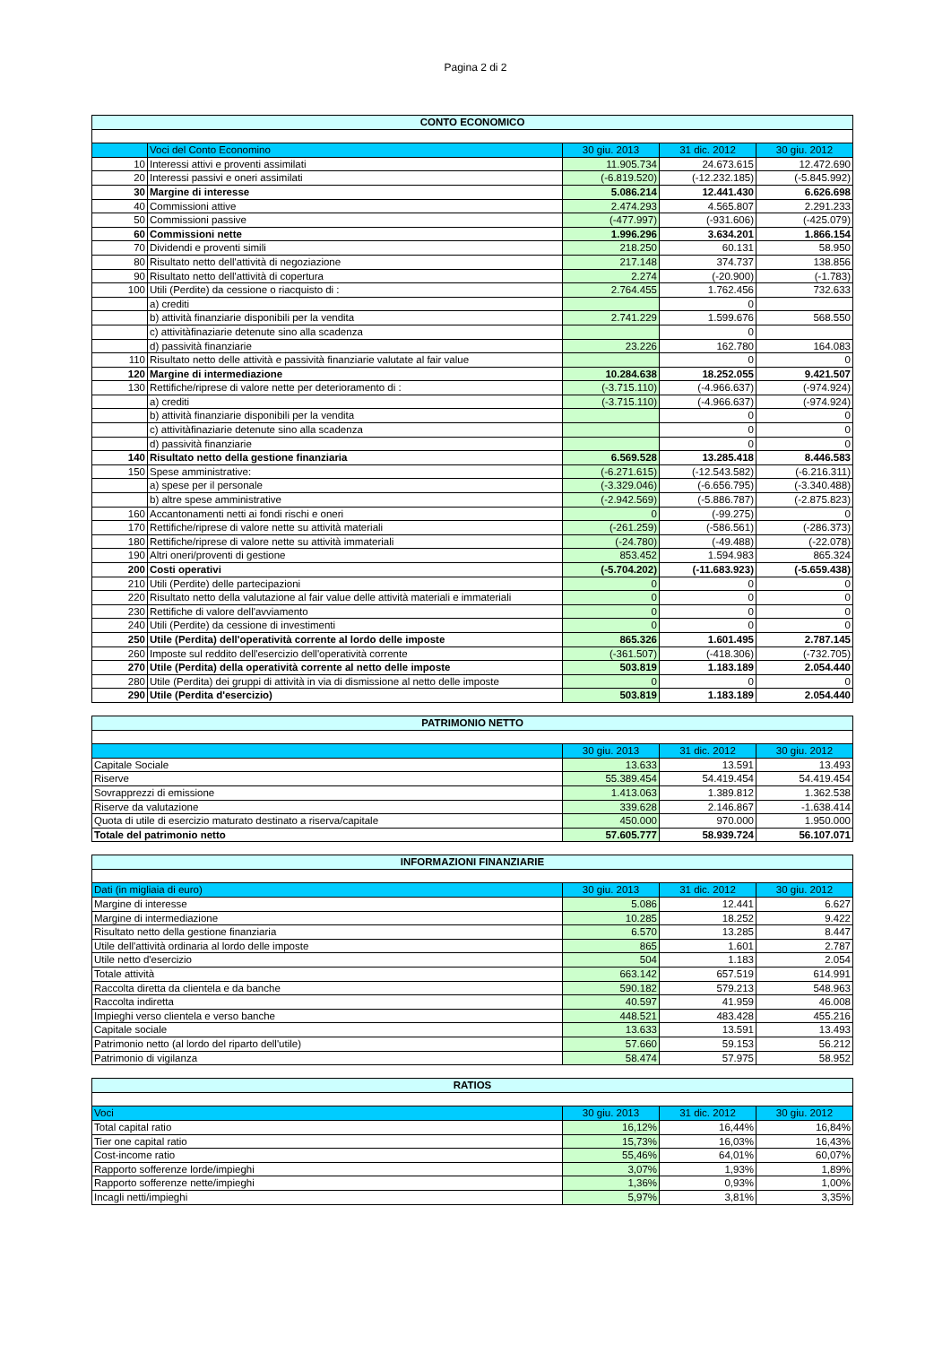Pagina 2 di 2
| CONTO ECONOMICO | | | | |
| --- | --- | --- | --- | --- |
| | Voci del Conto Economino | 30 giu. 2013 | 31 dic. 2012 | 30 giu. 2012 |
| 10 | Interessi attivi e proventi assimilati | 11.905.734 | 24.673.615 | 12.472.690 |
| 20 | Interessi passivi e oneri assimilati | (-6.819.520) | (-12.232.185) | (-5.845.992) |
| 30 | Margine di interesse | 5.086.214 | 12.441.430 | 6.626.698 |
| 40 | Commissioni attive | 2.474.293 | 4.565.807 | 2.291.233 |
| 50 | Commissioni passive | (-477.997) | (-931.606) | (-425.079) |
| 60 | Commissioni nette | 1.996.296 | 3.634.201 | 1.866.154 |
| 70 | Dividendi e proventi simili | 218.250 | 60.131 | 58.950 |
| 80 | Risultato netto dell'attività di negoziazione | 217.148 | 374.737 | 138.856 |
| 90 | Risultato netto dell'attività di copertura | 2.274 | (-20.900) | (-1.783) |
| 100 | Utili (Perdite) da cessione o riacquisto di : | 2.764.455 | 1.762.456 | 732.633 |
| | a) crediti | | 0 | |
| | b) attività finanziarie disponibili per la vendita | 2.741.229 | 1.599.676 | 568.550 |
| | c) attivitàfinaziarie detenute sino alla scadenza | | 0 | |
| | d) passività finanziarie | 23.226 | 162.780 | 164.083 |
| 110 | Risultato netto delle attività e passività finanziarie valutate al fair value | | 0 | 0 |
| 120 | Margine di intermediazione | 10.284.638 | 18.252.055 | 9.421.507 |
| 130 | Rettifiche/riprese di valore nette per deterioramento di : | (-3.715.110) | (-4.966.637) | (-974.924) |
| | a) crediti | (-3.715.110) | (-4.966.637) | (-974.924) |
| | b) attività finanziarie disponibili per la vendita | | 0 | 0 |
| | c) attivitàfinaziarie detenute sino alla scadenza | | 0 | 0 |
| | d) passività finanziarie | | 0 | 0 |
| 140 | Risultato netto della gestione finanziaria | 6.569.528 | 13.285.418 | 8.446.583 |
| 150 | Spese amministrative: | (-6.271.615) | (-12.543.582) | (-6.216.311) |
| | a) spese per il personale | (-3.329.046) | (-6.656.795) | (-3.340.488) |
| | b) altre spese amministrative | (-2.942.569) | (-5.886.787) | (-2.875.823) |
| 160 | Accantonamenti netti ai fondi rischi e oneri | 0 | (-99.275) | 0 |
| 170 | Rettifiche/riprese di valore nette su attività materiali | (-261.259) | (-586.561) | (-286.373) |
| 180 | Rettifiche/riprese di valore nette su attività immateriali | (-24.780) | (-49.488) | (-22.078) |
| 190 | Altri oneri/proventi di gestione | 853.452 | 1.594.983 | 865.324 |
| 200 | Costi operativi | (-5.704.202) | (-11.683.923) | (-5.659.438) |
| 210 | Utili (Perdite) delle partecipazioni | 0 | 0 | 0 |
| 220 | Risultato netto della valutazione al fair value delle attività materiali e immateriali | 0 | 0 | 0 |
| 230 | Rettifiche di valore dell'avviamento | 0 | 0 | 0 |
| 240 | Utili (Perdite) da cessione di investimenti | 0 | 0 | 0 |
| 250 | Utile (Perdita) dell'operatività corrente al lordo delle imposte | 865.326 | 1.601.495 | 2.787.145 |
| 260 | Imposte sul reddito dell'esercizio dell'operatività corrente | (-361.507) | (-418.306) | (-732.705) |
| 270 | Utile (Perdita) della operatività corrente al netto delle imposte | 503.819 | 1.183.189 | 2.054.440 |
| 280 | Utile (Perdita) dei gruppi di attività in via di dismissione al netto delle imposte | 0 | 0 | 0 |
| 290 | Utile (Perdita d'esercizio) | 503.819 | 1.183.189 | 2.054.440 |
| PATRIMONIO NETTO | | | |
| --- | --- | --- | --- |
| | 30 giu. 2013 | 31 dic. 2012 | 30 giu. 2012 |
| Capitale Sociale | 13.633 | 13.591 | 13.493 |
| Riserve | 55.389.454 | 54.419.454 | 54.419.454 |
| Sovrapprezzi di emissione | 1.413.063 | 1.389.812 | 1.362.538 |
| Riserve da valutazione | 339.628 | 2.146.867 | -1.638.414 |
| Quota di utile di esercizio maturato destinato a riserva/capitale | 450.000 | 970.000 | 1.950.000 |
| Totale del patrimonio netto | 57.605.777 | 58.939.724 | 56.107.071 |
| INFORMAZIONI FINANZIARIE | | | |
| --- | --- | --- | --- |
| Dati (in migliaia di euro) | 30 giu. 2013 | 31 dic. 2012 | 30 giu. 2012 |
| Margine di interesse | 5.086 | 12.441 | 6.627 |
| Margine di intermediazione | 10.285 | 18.252 | 9.422 |
| Risultato netto della gestione finanziaria | 6.570 | 13.285 | 8.447 |
| Utile dell'attività ordinaria al lordo delle imposte | 865 | 1.601 | 2.787 |
| Utile netto d'esercizio | 504 | 1.183 | 2.054 |
| Totale attività | 663.142 | 657.519 | 614.991 |
| Raccolta diretta da clientela e da banche | 590.182 | 579.213 | 548.963 |
| Raccolta indiretta | 40.597 | 41.959 | 46.008 |
| Impieghi verso clientela e verso banche | 448.521 | 483.428 | 455.216 |
| Capitale sociale | 13.633 | 13.591 | 13.493 |
| Patrimonio netto (al lordo del riparto dell'utile) | 57.660 | 59.153 | 56.212 |
| Patrimonio di vigilanza | 58.474 | 57.975 | 58.952 |
| RATIOS | | | |
| --- | --- | --- | --- |
| Voci | 30 giu. 2013 | 31 dic. 2012 | 30 giu. 2012 |
| Total capital ratio | 16,12% | 16,44% | 16,84% |
| Tier one capital ratio | 15,73% | 16,03% | 16,43% |
| Cost-income ratio | 55,46% | 64,01% | 60,07% |
| Rapporto sofferenze lorde/impieghi | 3,07% | 1,93% | 1,89% |
| Rapporto sofferenze nette/impieghi | 1,36% | 0,93% | 1,00% |
| Incagli netti/impieghi | 5,97% | 3,81% | 3,35% |